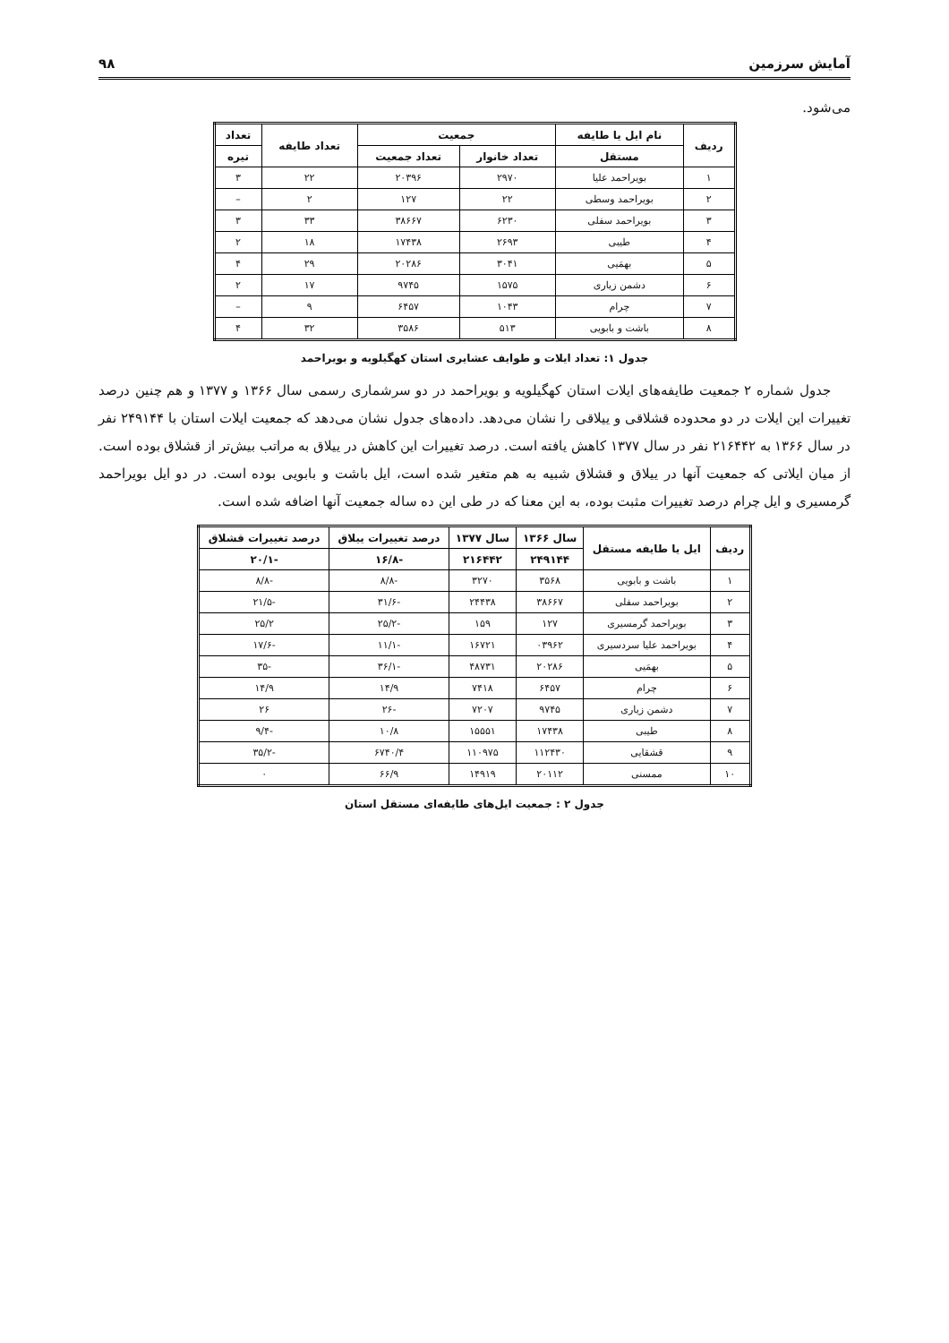آمایش سرزمین ۹۸
می‌شود.
| ردیف | نام ایل یا طایفه | جمعیت | | تعداد طایفه | تعداد |
| --- | --- | --- | --- | --- | --- |
| | مستقل | تعداد خانوار | تعداد جمعیت | | تیره |
| ۱ | بویراحمد علیا | ۲۹۷۰ | ۲۰۳۹۶ | ۲۲ | ۳ |
| ۲ | بویراحمد وسطی | ۲۲ | ۱۲۷ | ۲ | – |
| ۳ | بویراحمد سفلی | ۶۲۳۰ | ۳۸۶۶۷ | ۳۳ | ۳ |
| ۴ | طیبی | ۲۶۹۳ | ۱۷۴۳۸ | ۱۸ | ۲ |
| ۵ | بهمَیی | ۳۰۴۱ | ۲۰۲۸۶ | ۲۹ | ۴ |
| ۶ | دشمن زیاری | ۱۵۷۵ | ۹۷۴۵ | ۱۷ | ۲ |
| ۷ | چرام | ۱۰۴۳ | ۶۴۵۷ | ۹ | – |
| ۸ | باشت و بابویی | ۵۱۳ | ۳۵۸۶ | ۳۲ | ۴ |
جدول ۱: تعداد ایلات و طوایف عشایری استان کهگیلویه و بویراحمد
جدول شماره ۲ جمعیت طایفه‌های ایلات استان کهگیلویه و بویراحمد در دو سرشماری رسمی سال ۱۳۶۶ و ۱۳۷۷ و هم چنین درصد تغییرات این ایلات در دو محدوده قشلاقی و ییلاقی را نشان می‌دهد. داده‌های جدول نشان می‌دهد که جمعیت ایلات استان با ۲۴۹۱۴۴ نفر در سال ۱۳۶۶ به ۲۱۶۴۴۲ نفر در سال ۱۳۷۷ کاهش یافته است. درصد تغییرات این کاهش در ییلاق به مراتب بیش‌تر از قشلاق بوده است. از میان ایلاتی که جمعیت آنها در ییلاق و قشلاق شبیه به هم متغیر شده است، ایل باشت و بابویی بوده است. در دو ایل بویراحمد گرمسیری و ایل چرام درصد تغییرات مثبت بوده، به این معنا که در طی این ده ساله جمعیت آنها اضافه شده است.
| ردیف | ایل یا طایفه مستقل | سال ۱۳۶۶ | سال ۱۳۷۷ | درصد تغییرات ییلاق | درصد تغییرات قشلاق |
| --- | --- | --- | --- | --- | --- |
| | | ۲۴۹۱۴۴ | ۲۱۶۴۴۲ | -۱۶/۸ | -۲۰/۱ |
| ۱ | باشت و بابویی | ۳۵۶۸ | ۳۲۷۰ | -۸/۸ | -۸/۸ |
| ۲ | بویراحمد سفلی | ۳۸۶۶۷ | ۲۴۴۳۸ | -۳۱/۶ | -۲۱/۵ |
| ۳ | بویراحمد گرمسیری | ۱۲۷ | ۱۵۹ | -۲۵/۲ | ۲۵/۲ |
| ۴ | بویراحمد علیا سردسیری | ۰۳۹۶۲ | ۱۶۷۲۱ | -۱۱/۱ | -۱۷/۶ |
| ۵ | بهمَیی | ۲۰۲۸۶ | ۴۸۷۳۱ | -۳۶/۱ | -۳۵ |
| ۶ | چرام | ۶۴۵۷ | ۷۴۱۸ | ۱۴/۹ | ۱۴/۹ |
| ۷ | دشمن زیاری | ۹۷۴۵ | ۷۲۰۷ | -۲۶ | ۲۶ |
| ۸ | طیبی | ۱۷۴۳۸ | ۱۵۵۵۱ | ۱۰/۸ | -۹/۴ |
| ۹ | قشقایی | ۱۱۲۴۳۰ | ۱۱۰۹۷۵ | ۶۷۴۰/۴ | -۳۵/۲ |
| ۱۰ | ممسنی | ۲۰۱۱۲ | ۱۴۹۱۹ | ۶۶/۹ | ۰ |
جدول ۲ : جمعیت ایل‌های طایفه‌ای مستقل استان